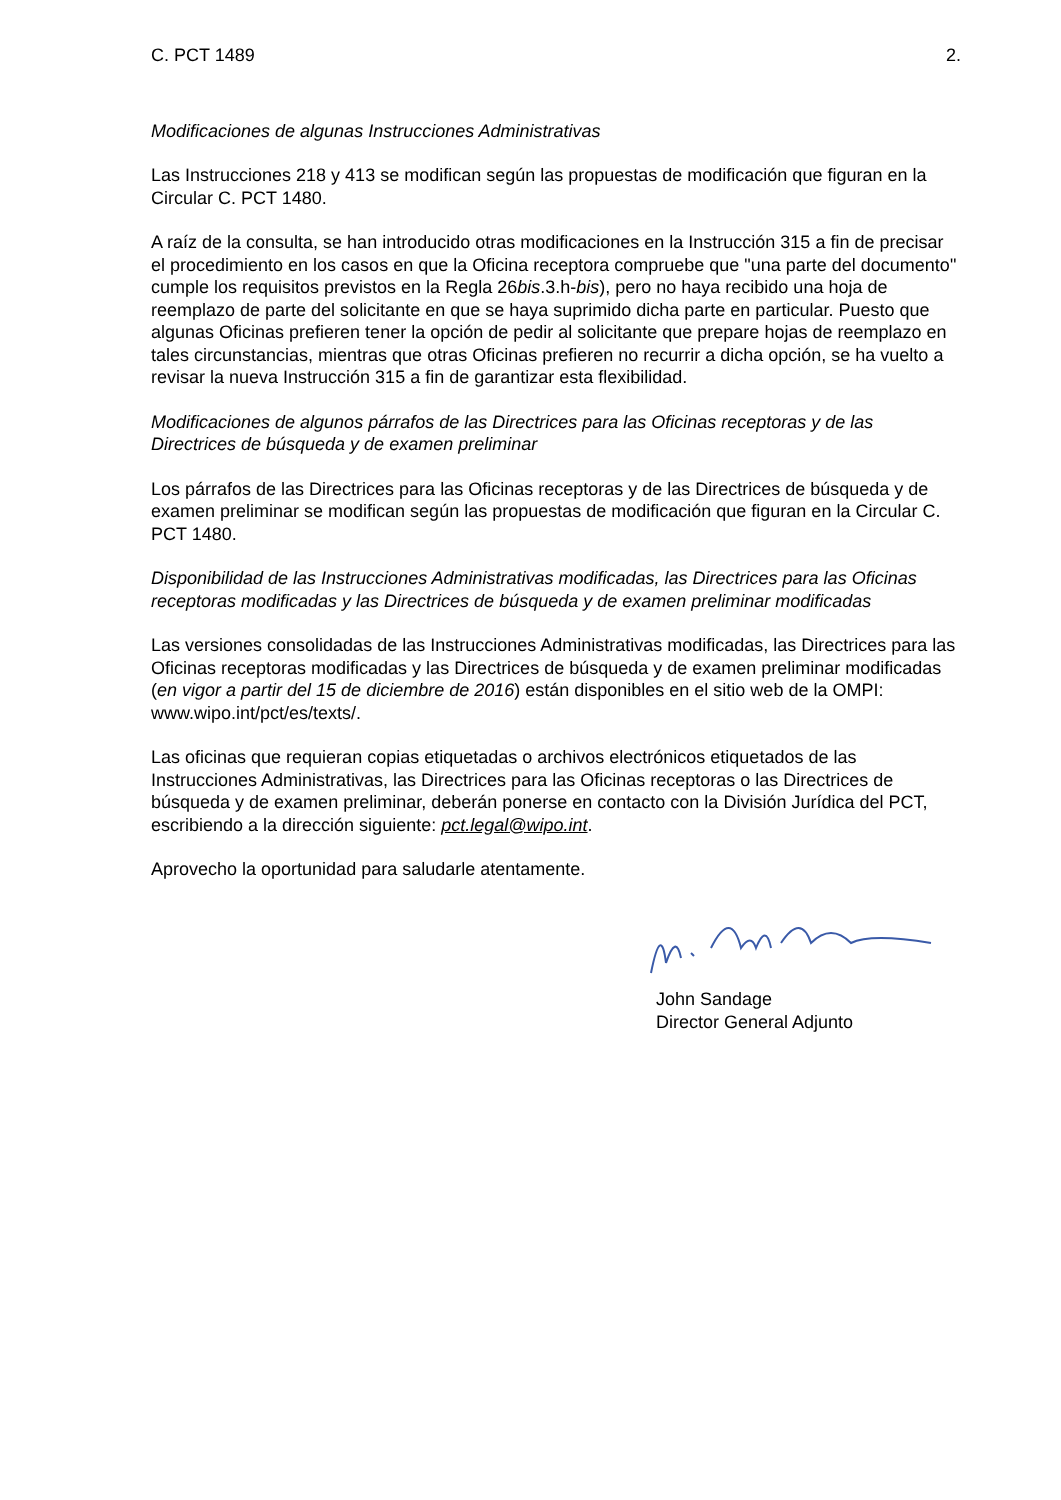C. PCT 1489 2.
Modificaciones de algunas Instrucciones Administrativas
Las Instrucciones 218 y 413 se modifican según las propuestas de modificación que figuran en la Circular C. PCT 1480.
A raíz de la consulta, se han introducido otras modificaciones en la Instrucción 315 a fin de precisar el procedimiento en los casos en que la Oficina receptora compruebe que "una parte del documento" cumple los requisitos previstos en la Regla 26bis.3.h-bis), pero no haya recibido una hoja de reemplazo de parte del solicitante en que se haya suprimido dicha parte en particular. Puesto que algunas Oficinas prefieren tener la opción de pedir al solicitante que prepare hojas de reemplazo en tales circunstancias, mientras que otras Oficinas prefieren no recurrir a dicha opción, se ha vuelto a revisar la nueva Instrucción 315 a fin de garantizar esta flexibilidad.
Modificaciones de algunos párrafos de las Directrices para las Oficinas receptoras y de las Directrices de búsqueda y de examen preliminar
Los párrafos de las Directrices para las Oficinas receptoras y de las Directrices de búsqueda y de examen preliminar se modifican según las propuestas de modificación que figuran en la Circular C. PCT 1480.
Disponibilidad de las Instrucciones Administrativas modificadas, las Directrices para las Oficinas receptoras modificadas y las Directrices de búsqueda y de examen preliminar modificadas
Las versiones consolidadas de las Instrucciones Administrativas modificadas, las Directrices para las Oficinas receptoras modificadas y las Directrices de búsqueda y de examen preliminar modificadas (en vigor a partir del 15 de diciembre de 2016) están disponibles en el sitio web de la OMPI: www.wipo.int/pct/es/texts/.
Las oficinas que requieran copias etiquetadas o archivos electrónicos etiquetados de las Instrucciones Administrativas, las Directrices para las Oficinas receptoras o las Directrices de búsqueda y de examen preliminar, deberán ponerse en contacto con la División Jurídica del PCT, escribiendo a la dirección siguiente: pct.legal@wipo.int.
Aprovecho la oportunidad para saludarle atentamente.
John Sandage
Director General Adjunto